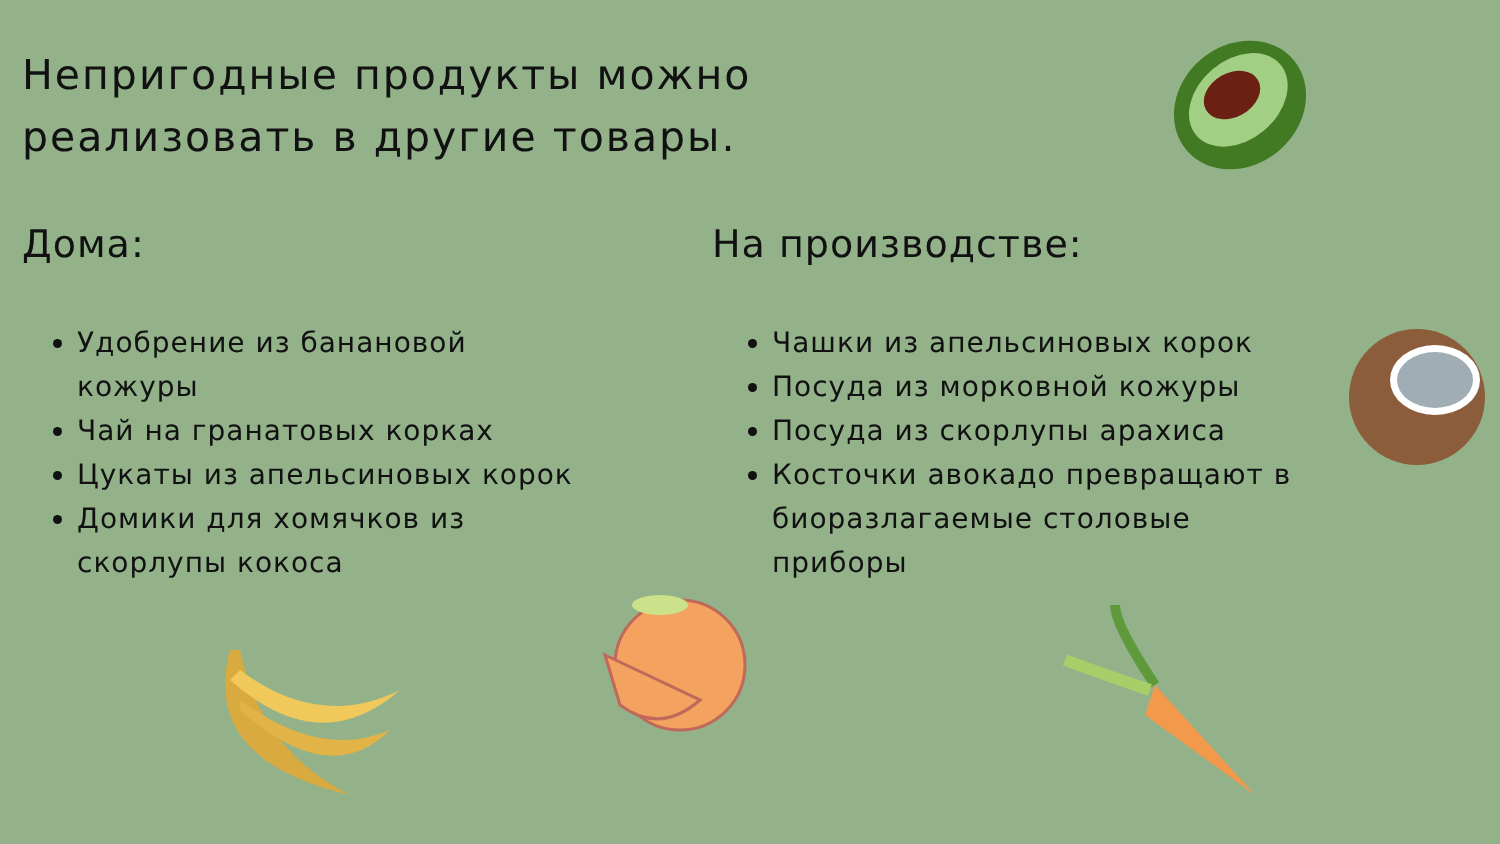Непригодные продукты можно
реализовать в другие товары.
Дома:
Удобрение из банановой кожуры
Чай на гранатовых корках
Цукаты из апельсиновых корок
Домики для хомячков из скорлупы кокоса
На производстве:
Чашки из апельсиновых корок
Посуда из морковной кожуры
Посуда из скорлупы арахиса
Косточки авокадо превращают в биоразлагаемые столовые приборы